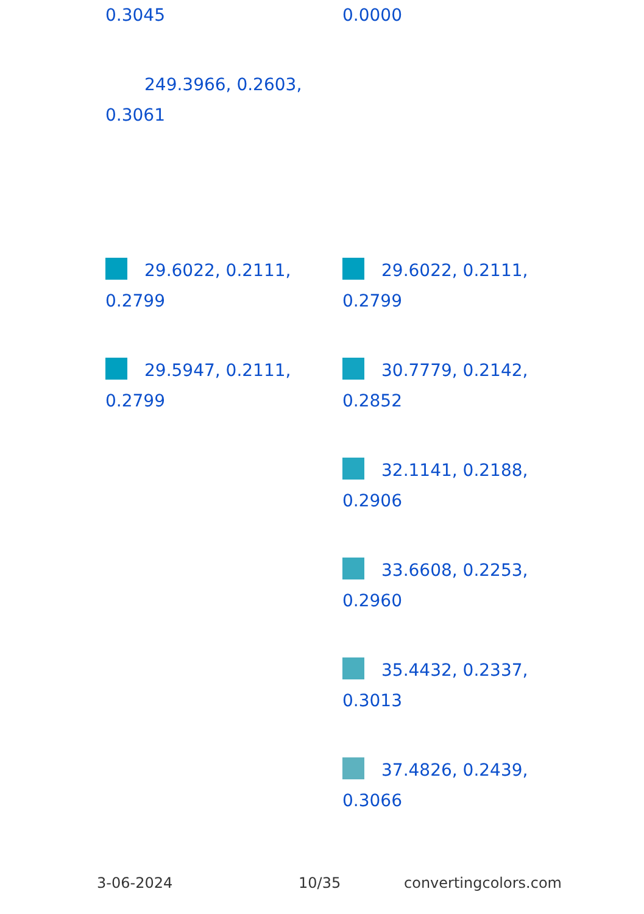0.3045 0.0000
249.3966, 0.2603, 0.3061
29.6022, 0.2111, 0.2799
29.6022, 0.2111, 0.2799
29.5947, 0.2111, 0.2799
30.7779, 0.2142, 0.2852
32.1141, 0.2188, 0.2906
33.6608, 0.2253, 0.2960
35.4432, 0.2337, 0.3013
37.4826, 0.2439, 0.3066
3-06-2024 10/35 convertingcolors.com